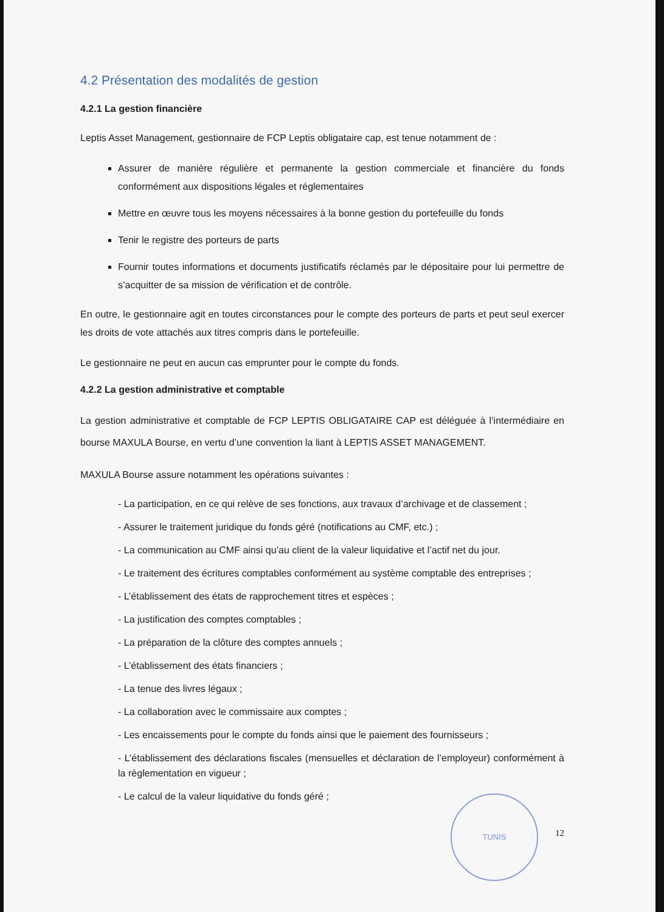4.2 Présentation des modalités de gestion
4.2.1 La gestion financière
Leptis Asset Management, gestionnaire de FCP Leptis obligataire cap, est tenue notamment de :
Assurer de manière régulière et permanente la gestion commerciale et financière du fonds conformément aux dispositions légales et réglementaires
Mettre en œuvre tous les moyens nécessaires à la bonne gestion du portefeuille du fonds
Tenir le registre des porteurs de parts
Fournir toutes informations et documents justificatifs réclamés par le dépositaire pour lui permettre de s’acquitter de sa mission de vérification et de contrôle.
En outre, le gestionnaire agit en toutes circonstances pour le compte des porteurs de parts et peut seul exercer les droits de vote attachés aux titres compris dans le portefeuille.
Le gestionnaire ne peut en aucun cas emprunter pour le compte du fonds.
4.2.2 La gestion administrative et comptable
La gestion administrative et comptable de FCP LEPTIS OBLIGATAIRE CAP est déléguée à l’intermédiaire en bourse MAXULA Bourse, en vertu d’une convention la liant à LEPTIS ASSET MANAGEMENT.
MAXULA Bourse assure notamment les opérations suivantes :
- La participation, en ce qui relève de ses fonctions, aux travaux d’archivage et de classement ;
- Assurer le traitement juridique du fonds géré (notifications au CMF, etc.) ;
- La communication au CMF ainsi qu’au client de la valeur liquidative et l’actif net du jour.
- Le traitement des écritures comptables conformément au système comptable des entreprises ;
- L’établissement des états de rapprochement titres et espèces ;
- La justification des comptes comptables ;
- La préparation de la clôture des comptes annuels ;
- L’établissement des états financiers ;
- La tenue des livres légaux ;
- La collaboration avec le commissaire aux comptes ;
- Les encaissements pour le compte du fonds ainsi que le paiement des fournisseurs ;
- L’établissement des déclarations fiscales (mensuelles et déclaration de l’employeur) conformément à la règlementation en vigueur ;
- Le calcul de la valeur liquidative du fonds géré ;
TUNIS
12